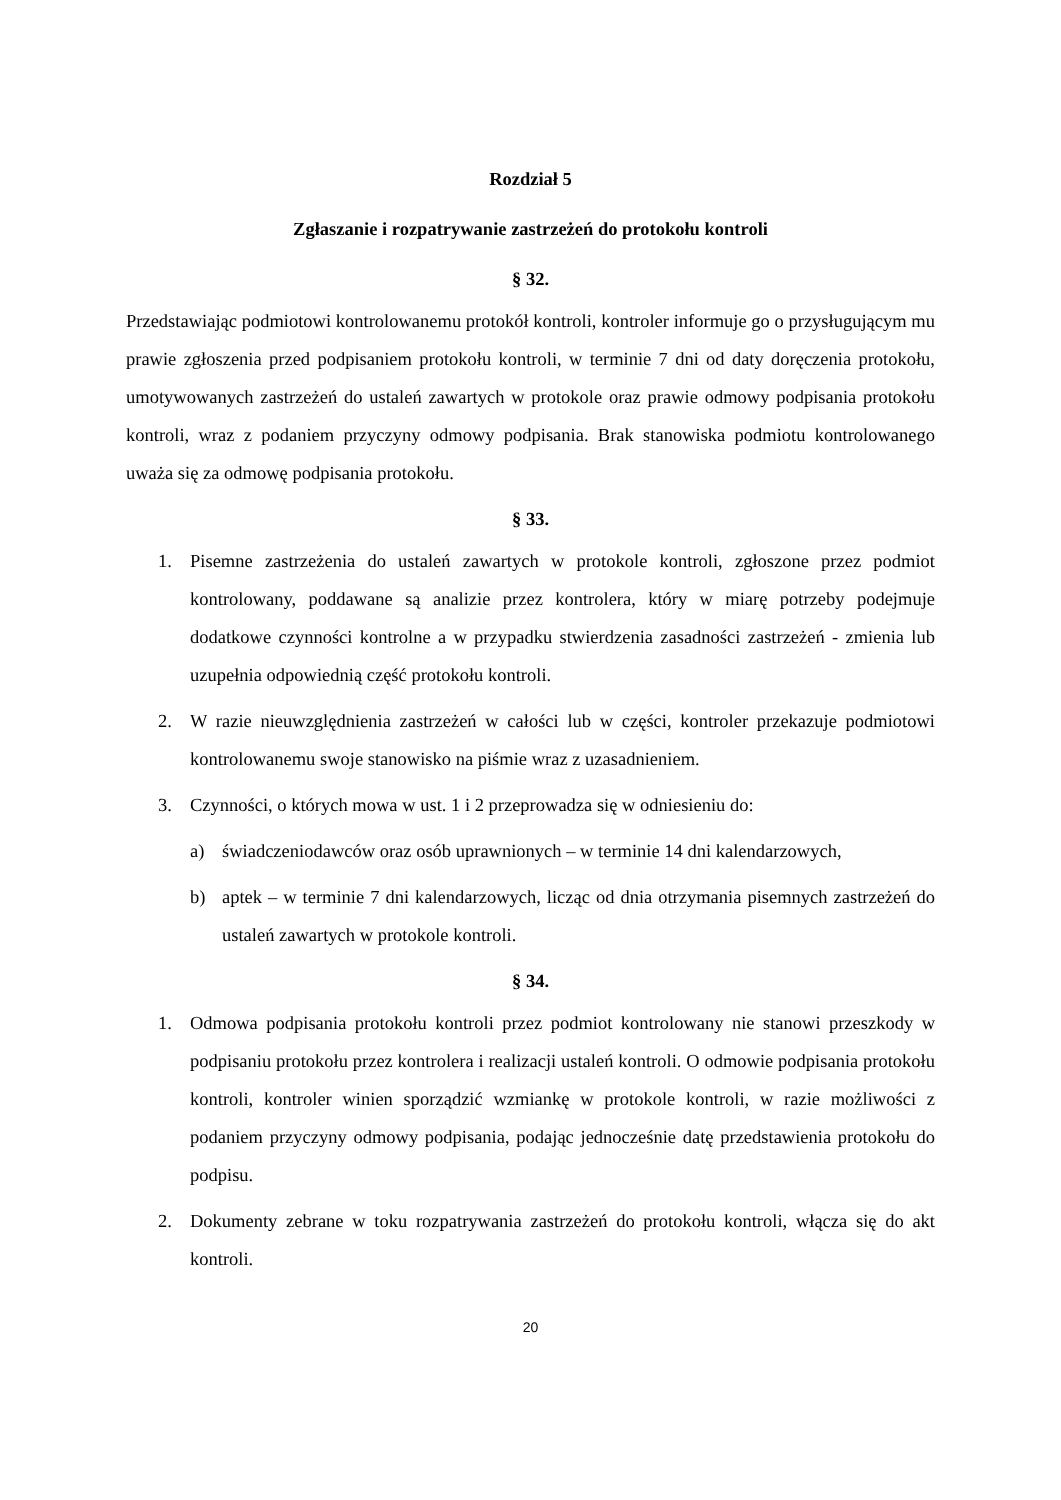Rozdział 5
Zgłaszanie i rozpatrywanie zastrzeżeń do protokołu kontroli
§ 32.
Przedstawiając podmiotowi kontrolowanemu protokół kontroli, kontroler informuje go o przysługującym mu prawie zgłoszenia przed podpisaniem protokołu kontroli, w terminie 7 dni od daty doręczenia protokołu, umotywowanych zastrzeżeń do ustaleń zawartych w protokole oraz prawie odmowy podpisania protokołu kontroli, wraz z podaniem przyczyny odmowy podpisania. Brak stanowiska podmiotu kontrolowanego uważa się za odmowę podpisania protokołu.
§ 33.
1. Pisemne zastrzeżenia do ustaleń zawartych w protokole kontroli, zgłoszone przez podmiot kontrolowany, poddawane są analizie przez kontrolera, który w miarę potrzeby podejmuje dodatkowe czynności kontrolne a w przypadku stwierdzenia zasadności zastrzeżeń - zmienia lub uzupełnia odpowiednią część protokołu kontroli.
2. W razie nieuwzględnienia zastrzeżeń w całości lub w części, kontroler przekazuje podmiotowi kontrolowanemu swoje stanowisko na piśmie wraz z uzasadnieniem.
3. Czynności, o których mowa w ust. 1 i 2 przeprowadza się w odniesieniu do:
a) świadczeniodawców oraz osób uprawnionych – w terminie 14 dni kalendarzowych,
b) aptek – w terminie 7 dni kalendarzowych, licząc od dnia otrzymania pisemnych zastrzeżeń do ustaleń zawartych w protokole kontroli.
§ 34.
1. Odmowa podpisania protokołu kontroli przez podmiot kontrolowany nie stanowi przeszkody w podpisaniu protokołu przez kontrolera i realizacji ustaleń kontroli. O odmowie podpisania protokołu kontroli, kontroler winien sporządzić wzmiankę w protokole kontroli, w razie możliwości z podaniem przyczyny odmowy podpisania, podając jednocześnie datę przedstawienia protokołu do podpisu.
2. Dokumenty zebrane w toku rozpatrywania zastrzeżeń do protokołu kontroli, włącza się do akt kontroli.
20